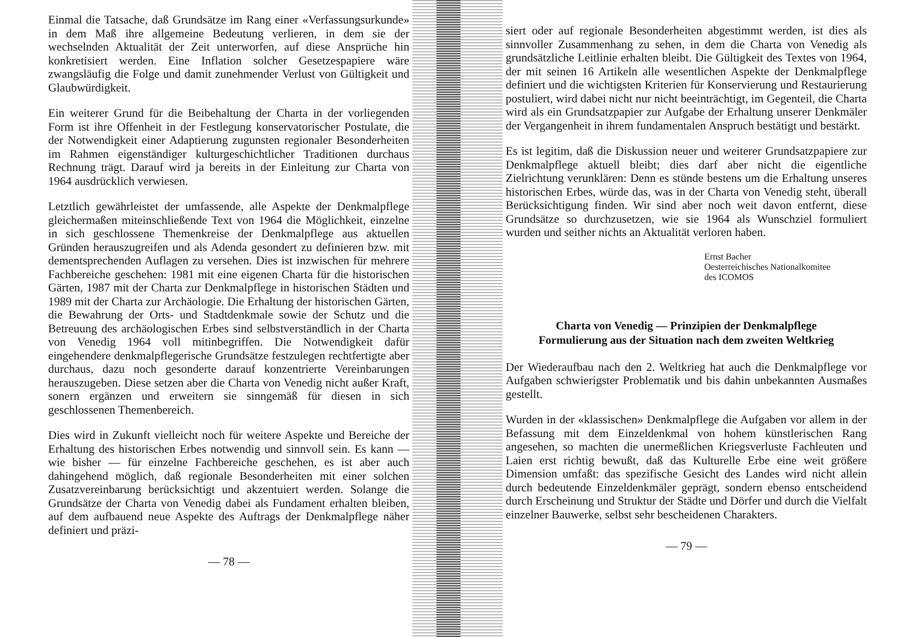Einmal die Tatsache, daß Grundsätze im Rang einer «Verfassungsurkunde» in dem Maß ihre allgemeine Bedeutung verlieren, in dem sie der wechselnden Aktualität der Zeit unterworfen, auf diese Ansprüche hin konkretisiert werden. Eine Inflation solcher Gesetzespapiere wäre zwangsläufig die Folge und damit zunehmender Verlust von Gültigkeit und Glaubwürdigkeit.
Ein weiterer Grund für die Beibehaltung der Charta in der vorliegenden Form ist ihre Offenheit in der Festlegung konservatorischer Postulate, die der Notwendigkeit einer Adaptierung zugunsten regionaler Besonderheiten im Rahmen eigenständiger kulturgeschichtlicher Traditionen durchaus Rechnung trägt. Darauf wird ja bereits in der Einleitung zur Charta von 1964 ausdrücklich verwiesen.
Letztlich gewährleistet der umfassende, alle Aspekte der Denkmalpflege gleichermaßen miteinschließende Text von 1964 die Möglichkeit, einzelne in sich geschlossene Themenkreise der Denkmalpflege aus aktuellen Gründen herauszugreifen und als Adenda gesondert zu definieren bzw. mit dementsprechenden Auflagen zu versehen. Dies ist inzwischen für mehrere Fachbereiche geschehen: 1981 mit eine eigenen Charta für die historischen Gärten, 1987 mit der Charta zur Denkmalpflege in historischen Städten und 1989 mit der Charta zur Archäologie. Die Erhaltung der historischen Gärten, die Bewahrung der Orts- und Stadtdenkmale sowie der Schutz und die Betreuung des archäologischen Erbes sind selbstverständlich in der Charta von Venedig 1964 voll mitinbegriffen. Die Notwendigkeit dafür eingehendere denkmalpflegerische Grundsätze festzulegen rechtfertigte aber durchaus, dazu noch gesonderte darauf konzentrierte Vereinbarungen herauszugeben. Diese setzen aber die Charta von Venedig nicht außer Kraft, sonern ergänzen und erweitern sie sinngemäß für diesen in sich geschlossenen Themenbereich.
Dies wird in Zukunft vielleicht noch für weitere Aspekte und Bereiche der Erhaltung des historischen Erbes notwendig und sinnvoll sein. Es kann — wie bisher — für einzelne Fachbereiche geschehen, es ist aber auch dahingehend möglich, daß regionale Besonderheiten mit einer solchen Zusatzvereinbarung berücksichtigt und akzentuiert werden. Solange die Grundsätze der Charta von Venedig dabei als Fundament erhalten bleiben, auf dem aufbauend neue Aspekte des Auftrags der Denkmalpflege näher definiert und präzi-
— 78 —
siert oder auf regionale Besonderheiten abgestimmt werden, ist dies als sinnvoller Zusammenhang zu sehen, in dem die Charta von Venedig als grundsätzliche Leitlinie erhalten bleibt. Die Gültigkeit des Textes von 1964, der mit seinen 16 Artikeln alle wesentlichen Aspekte der Denkmalpflege definiert und die wichtigsten Kriterien für Konservierung und Restaurierung postuliert, wird dabei nicht nur nicht beeinträchtigt, im Gegenteil, die Charta wird als ein Grundsatzpapier zur Aufgabe der Erhaltung unserer Denkmäler der Vergangenheit in ihrem fundamentalen Anspruch bestätigt und bestärkt.
Es ist legitim, daß die Diskussion neuer und weiterer Grundsatzpapiere zur Denkmalpflege aktuell bleibt; dies darf aber nicht die eigentliche Zielrichtung verunklären: Denn es stünde bestens um die Erhaltung unseres historischen Erbes, würde das, was in der Charta von Venedig steht, überall Berücksichtigung finden. Wir sind aber noch weit davon entfernt, diese Grundsätze so durchzusetzen, wie sie 1964 als Wunschziel formuliert wurden und seither nichts an Aktualität verloren haben.
Ernst Bacher
Oesterreichisches Nationalkomitee
des ICOMOS
Charta von Venedig — Prinzipien der Denkmalpflege
Formulierung aus der Situation nach dem zweiten Weltkrieg
Der Wiederaufbau nach den 2. Weltkrieg hat auch die Denkmalpflege vor Aufgaben schwierigster Problematik und bis dahin unbekannten Ausmaßes gestellt.
Wurden in der «klassischen» Denkmalpflege die Aufgaben vor allem in der Befassung mit dem Einzeldenkmal von hohem künstlerischen Rang angesehen, so machten die unermeßlichen Kriegsverluste Fachleuten und Laien erst richtig bewußt, daß das Kulturelle Erbe eine weit größere Dimension umfaßt: das spezifische Gesicht des Landes wird nicht allein durch bedeutende Einzeldenkmäler geprägt, sondern ebenso entscheidend durch Erscheinung und Struktur der Städte und Dörfer und durch die Vielfalt einzelner Bauwerke, selbst sehr bescheidenen Charakters.
— 79 —